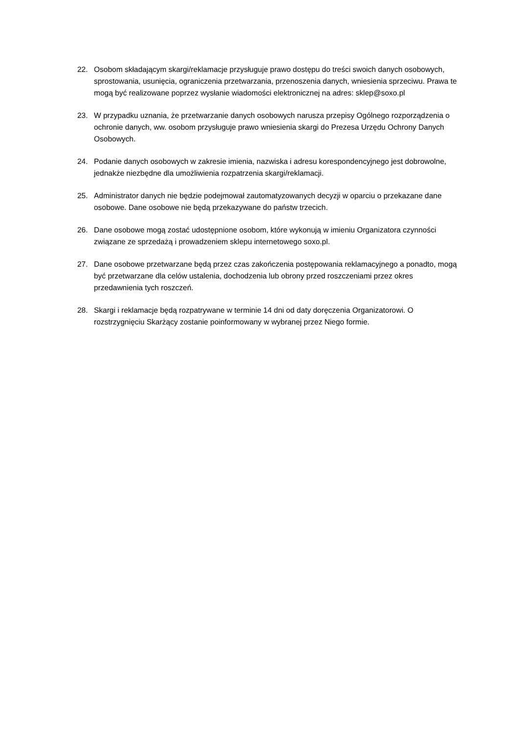22. Osobom składającym skargi/reklamacje przysługuje prawo dostępu do treści swoich danych osobowych, sprostowania, usunięcia, ograniczenia przetwarzania, przenoszenia danych, wniesienia sprzeciwu. Prawa te mogą być realizowane poprzez wysłanie wiadomości elektronicznej na adres: sklep@soxo.pl
23. W przypadku uznania, że przetwarzanie danych osobowych narusza przepisy Ogólnego rozporządzenia o ochronie danych, ww. osobom przysługuje prawo wniesienia skargi do Prezesa Urzędu Ochrony Danych Osobowych.
24. Podanie danych osobowych w zakresie imienia, nazwiska i adresu korespondencyjnego jest dobrowolne, jednakże niezbędne dla umożliwienia rozpatrzenia skargi/reklamacji.
25. Administrator danych nie będzie podejmował zautomatyzowanych decyzji w oparciu o przekazane dane osobowe. Dane osobowe nie będą przekazywane do państw trzecich.
26. Dane osobowe mogą zostać udostępnione osobom, które wykonują w imieniu Organizatora czynności związane ze sprzedażą i prowadzeniem sklepu internetowego soxo.pl.
27. Dane osobowe przetwarzane będą przez czas zakończenia postępowania reklamacyjnego a ponadto, mogą być przetwarzane dla celów ustalenia, dochodzenia lub obrony przed roszczeniami przez okres przedawnienia tych roszczeń.
28. Skargi i reklamacje będą rozpatrywane w terminie 14 dni od daty doręczenia Organizatorowi. O rozstrzygnięciu Skarżący zostanie poinformowany w wybranej przez Niego formie.